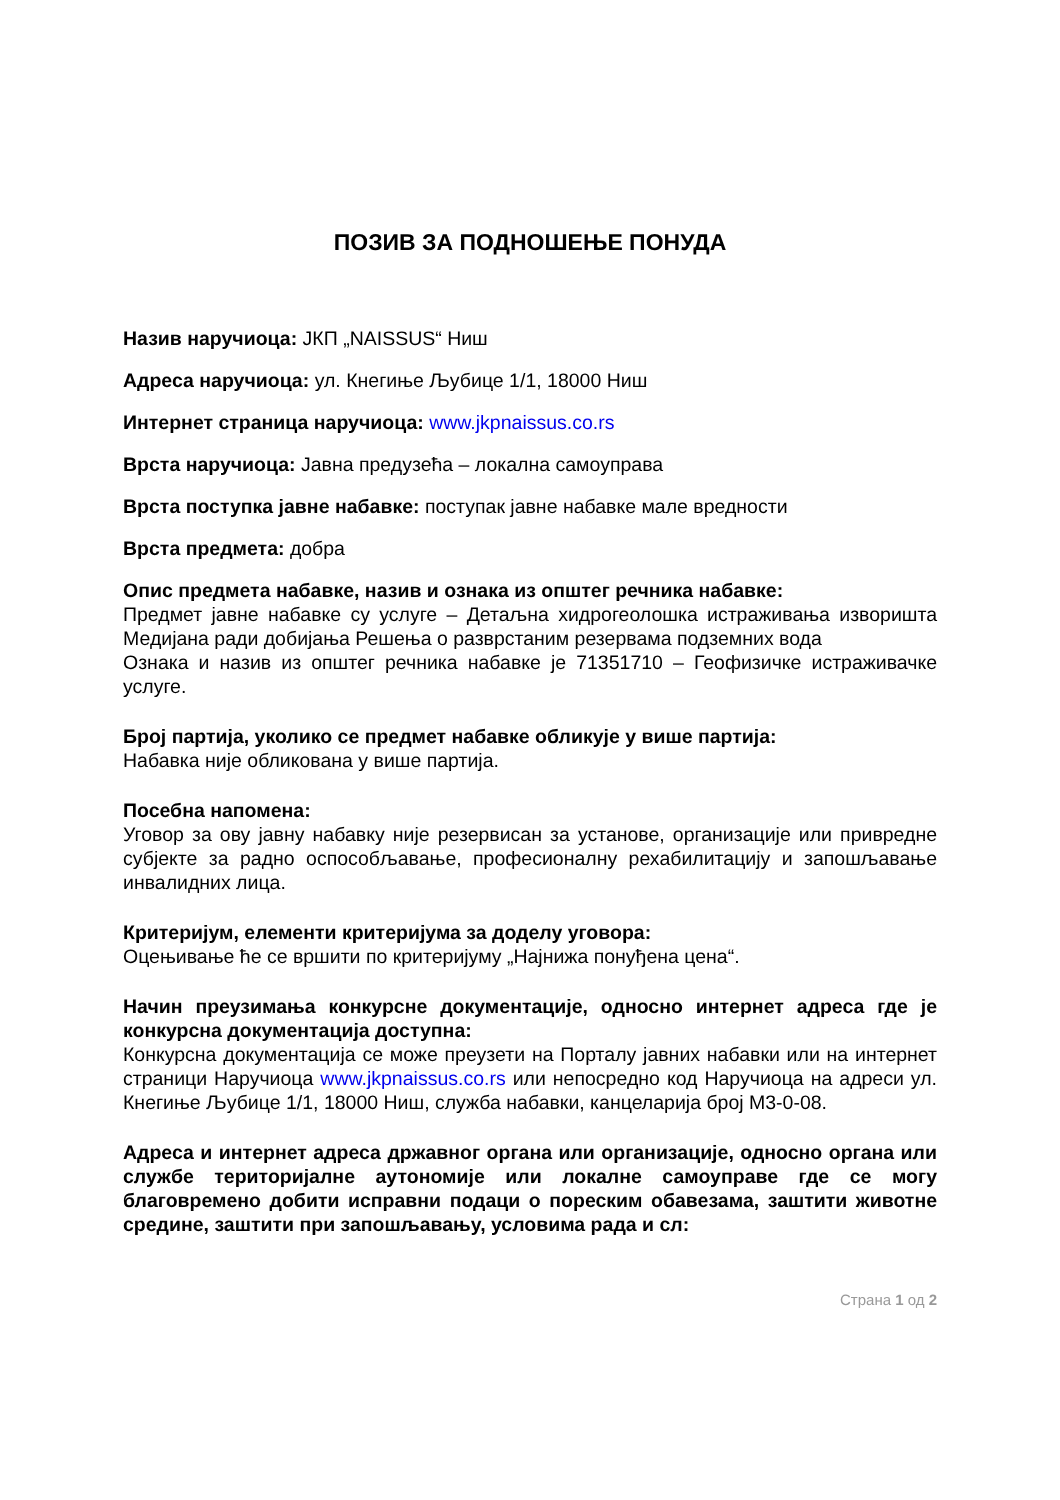ПОЗИВ ЗА ПОДНОШЕЊЕ ПОНУДА
Назив наручиоца: ЈКП „NAISSUS“ Ниш
Адреса наручиоца: ул. Кнегиње Љубице 1/1, 18000 Ниш
Интернет страница наручиоца: www.jkpnaissus.co.rs
Врста наручиоца: Јавна предузећа – локална самоуправа
Врста поступка јавне набавке: поступак јавне набавке мале вредности
Врста предмета: добра
Опис предмета набавке, назив и ознака из општег речника набавке:
Предмет јавне набавке су услуге – Детаљна хидрогеолошка истраживања изворишта Медијана ради добијања Решења о разврстаним резервама подземних вода
Ознака и назив из општег речника набавке је 71351710 – Геофизичке истраживачке услуге.
Број партија, уколико се предмет набавке обликује у више партија:
Набавка није обликована у више партија.
Посебна напомена:
Уговор за ову јавну набавку није резервисан за установе, организације или привредне субјекте за радно оспособљавање, професионалну рехабилитацију и запошљавање инвалидних лица.
Критеријум, елементи критеријума за доделу уговора:
Оцењивање ће се вршити по критеријуму „Најнижа понуђена цена“.
Начин преузимања конкурсне документације, односно интернет адреса где је конкурсна документација доступна:
Конкурсна документација се може преузети на Порталу јавних набавки или на интернет страници Наручиоца www.jkpnaissus.co.rs или непосредно код Наручиоца на адреси ул. Кнегиње Љубице 1/1, 18000 Ниш, служба набавки, канцеларија број М3-0-08.
Адреса и интернет адреса државног органа или организације, односно органа или службе територијалне аутономије или локалне самоуправе где се могу благовремено добити исправни подаци о пореским обавезама, заштити животне средине, заштити при запошљавању, условима рада и сл:
Страна 1 од 2